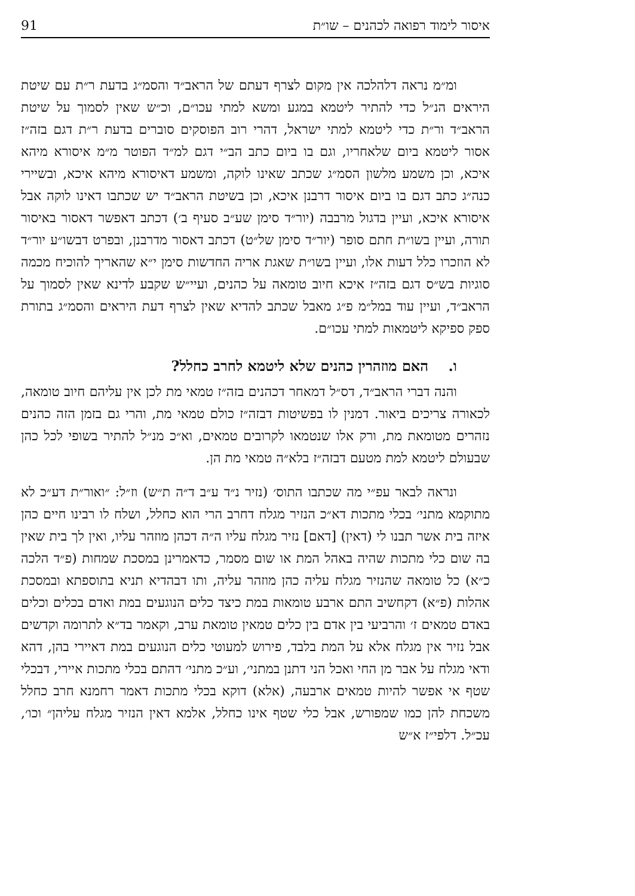91 איסור לימוד רפואה לכהנים – שו״ת
ומ״מ נראה דלהלכה אין מקום לצרף דעתם של הראב״ד והסמ״ג בדעת ר״ת עם שיטת היראים הנ״ל כדי להתיר ליטמא במגע ומשא למתי עכו״ם, וכ״ש שאין לסמוך על שיטת הראב״ד ור״ת כדי ליטמא למתי ישראל, דהרי רוב הפוסקים סוברים בדעת ר״ת דגם בזה״ז אסור ליטמא ביום שלאחריו, וגם בו ביום כתב הב״י דגם למ״ד הפוטר מ״מ איסורא מיהא איכא, וכן משמע מלשון הסמ״ג שכתב שאינו לוקה, ומשמע דאיסורא מיהא איכא, ובשיירי כנה״ג כתב דגם בו ביום איסור דרבנן איכא, וכן בשיטת הראב״ד יש שכתבו דאינו לוקה אבל איסורא איכא, ועיין בדגול מרבבה (יור״ד סימן שע״ב סעיף ב׳) דכתב דאפשר דאסור באיסור תורה, ועיין בשו״ת חתם סופר (יור״ד סימן של״ט) דכתב דאסור מדרבנן, ובפרט דבשו״ע יור״ד לא הוזכרו כלל דעות אלו, ועיין בשו״ת שאגת אריה החדשות סימן י״א שהאריך להוכיח מכמה סוגיות בש״ס דגם בזה״ז איכא חיוב טומאה על כהנים, ועיי״ש שקבע לדינא שאין לסמוך על הראב״ד, ועיין עוד במל״מ פ״ג מאבל שכתב להדיא שאין לצרף דעת היראים והסמ״ג בתורת ספק ספיקא ליטמאות למתי עכו״ם.
ו. האם מוזהרין כהנים שלא ליטמא לחרב כחלל?
והנה דברי הראב״ד, דס״ל דמאחר דכהנים בזה״ז טמאי מת לכן אין עליהם חיוב טומאה, לכאורה צריכים ביאור. דמנין לו בפשיטות דבזה״ז כולם טמאי מת, והרי גם בזמן הזה כהנים נזהרים מטומאת מת, ורק אלו שנטמאו לקרובים טמאים, וא״כ מנ״ל להתיר בשופי לכל כהן שבעולם ליטמא למת מטעם דבזה״ז בלא״ה טמאי מת הן.
ונראה לבאר עפ״י מה שכתבו התוס׳ (נזיר נ״ד ע״ב ד״ה ת״ש) וז״ל: ״ואור״ת דע״כ לא מתוקמא מתני׳ בכלי מתכות דא״כ הנזיר מגלח דחרב הרי הוא כחלל, ושלח לו רבינו חיים כהן איזה בית אשר תבנו לי (דאין) [דאם] נזיר מגלח עליו ה״ה דכהן מוזהר עליו, ואין לך בית שאין בה שום כלי מתכות שהיה באהל המת או שום מסמר, כדאמרינן במסכת שמחות (פ״ד הלכה כ״א) כל טומאה שהנזיר מגלח עליה כהן מוזהר עליה, ותו דבהדיא תניא בתוספתא ובמסכת אהלות (פ״א) דקחשיב התם ארבע טומאות במת כיצד כלים הנוגעים במת ואדם בכלים וכלים באדם טמאים ז׳ והרביעי בין אדם בין כלים טמאין טומאת ערב, וקאמר בד״א לתרומה וקדשים אבל נזיר אין מגלח אלא על המת בלבד, פירוש למעוטי כלים הנוגעים במת דאיירי בהן, דהא ודאי מגלח על אבר מן החי ואכל הני דתנן במתני׳, וע״כ מתני׳ דהתם בכלי מתכות איירי, דבכלי שטף אי אפשר להיות טמאים ארבעה, (אלא) דוקא בכלי מתכות דאמר רחמנא חרב כחלל משכחת להן כמו שמפורש, אבל כלי שטף אינו כחלל, אלמא דאין הנזיר מגלח עליהן״ וכו׳, עכ״ל. דלפי״ז א״ש